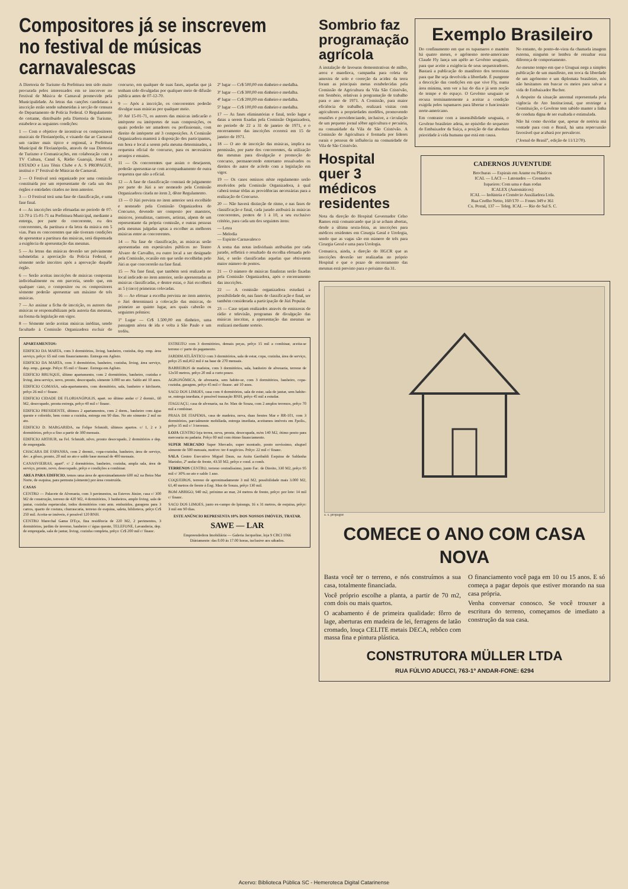Compositores já se inscrevem no festival de músicas carnavalescas
A Diretoria de Turismo da Prefeitura tem sido muito procurada pelos interessados em se inscrever no Festival de Música de Carnaval promovido pela Municipalidade. As letras das canções candidatas à inscrição estão sendo submetidas à secção de censura do Departamento de Polícia Federal. O Regulamento do certame, distribuído pela Diretoria de Turismo, estabelece as seguintes condições:
1 — Com o objetivo de incentivar os compositores musicais de Florianópolis, e visando dar ao Carnaval um caráter mais típico e regional, a Prefeitura Municipal de Florianópolis, através de sua Diretoria de Turismo e Comunicações, em colaboração com a TV Cultura, Canal 6, Rádio Guarujá, Jornal O ESTADO e Lira Tênis Clube e A. S PROPAGUE, instituí o 1º Festival de Músicas de Carnaval.
2 — O Festival será organizado por uma comissão constituída por um representante de cada um dos órgãos e entidades citados no item anterior.
3 — O Festival terá uma fase de classificação, e uma fase final.
4 — As inscrições serão efetuadas no período de 07-12-70 à 15-01-71 na Prefeitura Municipal, mediante a entrega, por parte do concorrente, ou dos concorrentes, da partitura e da letra da música em 5 vias. Para os concorrentes que não tiveram condições de apresentar a partitura das músicas, será dispensada a exigência de apresentação das mesmas.
5 — As letras das músicas deverão ser prèviamente submetidas a apreciação da Polícia Federal, e sòmente serão inscritos após a aprovação daquêle órgão.
6 — Serão aceitas inscrições de músicas compostas individualmente ou em parceria, sendo que, em qualquer caso, o compositor ou os compositores sòmente poderão apresentar um máximo de três músicas.
7 — Ao assinar a ficha de inscrição, os autores das músicas se responsabilizam pela autoria das mesmas, na forma da legislação em vigor.
8 — Sòmente serão aceitas músicas inéditas, sendo facultado à Comissão Organizadora excluir do concurso, em qualquer de suas fases, aquelas que já tenham sido divulgadas por qualquer meio de difusão pública antes de 07-12-70.
9 — Após a inscrição, os concorrentes poderão divulgar suas músicas por qualquer meio.
10 Até 15-01-71, os autores das músicas indicarão o intérprete ou intérpretes de suas composições, os quais poderão ser amadores ou profissionais, com direito de intérprete até 3 composições. A Comissão Organizadora manterá à disposição dos participantes, em hora e local a serem pela mesma determinados, a orquestra oficial do concurso, para os necessários arranjos e ensaios.
11 — Os concorrentes que assim o desejarem, poderão apresentar-se com acompanhamento de outra orquestra que não a oficial.
12 — A fase de classificação constará de julgamento por parte do Júri a ser nomeado pela Comissão Organizadora citada no item 2, dêste Regulamento.
13 — O Júri prevista no item anterior será escolhido e nomeado pela Comissão Organizadora do Concurso, devendo ser composto por maestros, músicos, jornalistas, cantores, artistas, alpem de um representante da própria comissão, e outras pessoas pela mesmas julgadas aptas a escolher as melhores músicas entre as concorrentes.
14 — Na fase de classificação, as músicas serão apresentadas em espetáculos públicos no Teatro Alvaro de Carvalho, ou outro local a ser designado pela Comissão, ocasião em que serão escolhidas pelo Júri as que concorrerão na fase final.
15 — Na fase final, que também será realizada no local indicado no item anterior, serão apresentadas as músicas classificadas, e dentre estas, o Júri escolherá as 5 (cinco) primeiras colocadas.
16 — Ao efetuar a escolha prevista no item anterior, o Júri determinará a colocação das músicas, do primeiro ao quinto lugar, aos quais caberão os seguintes prêmios:
1º Lugar — Cr$ 1.500,00 em dinheiro, uma passagem aérea de ida e volta à São Paulo e um troféu.
2º lugar — Cr$ 500,00 em dinheiro e medalha.
3º lugar — Cr$ 300,00 em dinheiro e medalha.
4º lugar — Cr$ 200,00 em dinheiro e medalha.
5º lugar — Cr$ 100,00 em dinheiro e medalha.
17 — As fases eliminatórias e final, terão lugar e datas a serem fixadas pela Comissão Organizadora, no período de 22 a 31 de janeiro de 1971, e o encerramento das inscrições ocorrerá em 15 de janeiro de 1971.
18 — O ato de inscrição das músicas, implica na permissão, por parte dos concorrentes, da utilização das mesmas para divulgação e promoção do concurso, permanecendo entretanto ressalvados os direitos do autor de acôrdo com a legislação em vigor.
19 — Os casos omissos nêste regulamento serão resolvidos pela Comissão Organizadora, à qual caberá tomar tôdas as providências necessárias para a realização do Concurso.
20 — Não haverá distinção de ritmo, e nas fases de classificação e final, cada jurado atribuirá às músicas concorrentes, pontos de 1 à 10, a seu exclusivo critério, para cada um dos seguintes itens:
— Letra
— Melodia
— Espírito Carnavalesco
A soma das notas individuais atribuidas por cada jurado, refletirá o resultado da escolha efetuada pelo Júri, e serão classificadas aquelas que obtiverem maior número de pontos.
21 — O número de músicas finalistas serão fixadas pela Comissão Organizadora, após o encerramento das inscrições.
22 — A comissão organizadora estudará a possibilidade de, nas fases de classificação e final, ser também considerada a participação de Júri Popular.
23 — Caso sejam realizados através de emissoras de rádio e televisão, programas de divulgação das músicas inscritas, a apresentação das mesmas se realizará mediante sorteio.
APARTAMENTOS:
EDIFICIO DA MARTA, com 3 dormitórios, living, banheiro, cozinha, dep. emp. área serviço, prêço: 65 mil com financiamento. Entrega em Agôsto.
EDIFICIO DA MARTA, com 3 dormitórios, banheiro, cozinha, living, área serviço, dep. emp., garage. Prêço: 85 mil c/ financ. Entrega em Agôsto.
EDIFICIO BRUSQUE, último apartamento, com 2 dormitórios, banheiro, cozinha e living, área serviço, novo, pronto, desocupado, sòmente 3.000 no ato. Saldo até 10 anos.
EDIFICIO COMASA, sala-apartamento, com dormitório, sala, banheiro e kitchnete, prêço 26 mil c/ financ.
EDIFICIO CIDADE DE FLORIANÓPOLIS, apart. no último andar c/ 2 dormit., 60 M2, desocupado, pronta entrega, prêço 40 mil c/ financ.
EDIFICIO PRESIDENTE, últimos 2 apartamentos, com 2 dorm., banheiro com água quente e colorido, bem como a cozinha, entrega em 90 dias. No ato sòmente 2 mil no ato.
EDIFICIO D. MARGARIDA, na Felipe Schmidt, últimos apartos. c/ 1, 2 e 3 dormitórios, prêço a fixo a partir de 380 mensais.
EDIFICIO ARTHUR, na Fel. Schmidt, nôvo, pronto desocupado, 2 dormitórios e dep. de empregada.
CHACARA DE ESPANHA, com 2 dormit., copa-cozinha, banheiro, área de serviço, dec. a gêsso, pronto, 20 mil no ato e saldo base mensal de 400 mensais.
CANASVIEIRAS, apartº. c/ 2 dormitórios, banheiro, cozinha, ampla sala, área de serviço, pronto, novo, desocupado, prêço e condições a combinar.
AREA PARA EDIFICIO, temos uma área de aproximadamente 600 m2 na Beira Mar Norte, de esquina, para permuta (sòmente) por área construída.
CASAS
CENTRO — Palacete de Alvenaria, com 3 pavimentos, na Esteves Júnior, casa c/ 300 M2 de construção, terreno de 420 M2, 4 dormitórios, 3 banheiros, amplo living, sala de jantar, cozinha espetacular, todos dormitórios com arm. embutidos, garagens para 3 carros, quarto de costura, churrascaria, terreno de esquina, saleta, biblioteca, prêço Cr$ 250 mil. Aceita-se imóveis, é possível 120 BNH.
CENTRO Marechal Gama D'Eça, fina residência de 220 M2, 2 pavimentos, 3 dormitórios, jardim de inverno, banheiro c/ água quente, TELEFONE, Lavanderia, dep. de empregada, sala de jantar, living, cozinha completa, prêço: Cr$ 200 mil c/ financ.
ESTREITO com 3 dormitórios, demais peças, prêço 15 mil a combinar, aceita-se terreno c/ parte do pagamento.
JARDIM ATLÂNTICO com 3 dormitórios, sala de estar, copa, cozinha, área de serviço, prêço 25 mil,#12 mil é na base de 270 mensais.
BARREIROS de madeira, com 3 dormitórios, sala, banheiro de alvenaria, terreno de 12x50 metros, prêço 20 mil a curto prazo.
AGRONÔMICA, de alvenaria, sem habite-se, com 3 dormitórios, banheiro, copa-cozinha, garagem, prêço 45 mil c/ financ. até 10 anos.
SACO DOS LIMOES, casa com 4 dormitórios, sala de estar, sala de jantar, sem habite-se, entrega imediata, é possível transação BNH, prêço 45 mil a estudar.
ITAGUAÇU, casa de alvenaria, na Av. Max de Souza, com 2 amplos terrenos, prêço 70 mil a combinar.
PRAIA DE ITAPEMA, casa de madeira, nova, duas frentes Mar e BR-101, com 3 dormitórios, parcialmente mobiliada, entrega imediata, aceitamos imóveis em Fpolis., prêço 35 mil c/ 3 terrenos.
LOJA CENTRO loja terrea, nova, pronta, desocupada, m/m 140 M2, ótimo ponto para mercearia ou padaria. Prêço 80 mil com ótimo financiamento.
SUPER MERCADO Super Mercado, super montado, ponto novíssimo, aluguel sòmente de 500 mensais, motivo: ter 4 negócios. Prêço: 22 mil c/ financ.
SALA Centro Executivo Miguel Daux, na Anita Garibaldi Esquina de Saldanha Marinho, 2º andar de frente, 43.50 M2, prêço e cond. a comb.
TERRENOS CENTRO, terreno centralíssimo, junto Fac. de Direito, 330 M2, prêço 95 mil c/ 30% no ato e saldo 1 ano.
COQUEIROS, terreno de aproximadamente 3 mil M2, possibilidade mais 3.000 M2, 61,40 metros de frente à Eng. Max de Souza, prêço 130 mil.
BOM ABRIGO, 940 m2, próximo ao mar, 24 metros de frente, prêço: por lote: 14 mil c/ financ.
SACO DOS LIMOES, junto ex-campo do Ipiranga, 16 x 31 metros, de esquina, prêço: 3 mil em 90 dias.
ESTE ANÚNCIO REPRESENTA 10% DOS NOSSOS IMÓVEIS, TRATAR.
SAWE — LAR
Empreendedora Imobiliária — Galeria Jacqueline, loja 9 CRCI 1066
Diàriamente: das 8.00 às 17.00 horas, inclusive aos sábados.
Sombrio faz programação agrícola
A instalação de lavouras demonstrativas de milho, arroz e mandioca, campanha para coleta de amostra de solo e correção da acidez da terra foram as principais metas estabelecidas pela Comissão de Agricultura da Vila São Cristóvão, em Sombrio, relativas à programação de trabalho para o ano de 1971. A Comissão, para maior eficiência de trabalho, realizará visitas com agricultores a propriedades modêlos, promovendo reuniões e providenciando, inclusive, a circulação de um pequeno jornal sôbre agricultura e pecuária, na comunidade da Vila de São Cristóvão. A Comissão de Agricultura é formada por líderes rurais e pessoas de influência na comunidade de Vila de São Cristóvão.
Hospital quer 3 médicos residentes
Nota da direção do Hospital Governador Celso Ramos está comunicando que já se acham abertas, desde a última sexta-feira, as inscrições para médicos residentes em Cirurgia Geral e Urologia, sendo que as vagas são em número de três para Cirurgia Geral e uma para Urologia.
Comunica, ainda, a direção do HGCR que as inscrições deverão ser realizadas no próprio Hospital e que o prazo de encerramento das mesmas está previsto para o próximo dia 31.
Exemplo Brasileiro
Do confinamento em que os tupamaros o mantém há quatro meses, o agrônomo norte-americano Claude Fly lança um apêlo ao Govêrno uruguaio, para que aceite a exigência de seus sequestradores. Bastará a publicação do manifesto dos terroristas para que lhe seja devolvida a liberdade. É pungente a descrição das condições em que vive Fly, numa área mínima, sem ver a luz do dia e já sem noção do tempo e do espaço. O Govêrno uruguaio se recusa terminantemente a aceitar a condição exigida pelos tupamaros para libertar o funcionário norte-americano.
Em contraste com a insensibilidade uruguaia, o Govêrno brasileiro adota, no episódio do sequestro do Embaixador da Suíça, a posição de dar absoluta prioridade à vida humana que está em causa.
No entanto, do ponto-de-vista da chamada imagem externa, ninguém se lembra de ressaltar essa diferença de comportamento.
Ao mesmo tempo em que o Uruguai nega a simples publicação de um manifesto, em troca da liberdade de um agrônomo e um diplomata brasileiro, nós não hesitamos em buscar os meios para salvar a vida do Embaixador Bucher.
A despeito da situação anormal representada pela vigência do Ato Institucional, que restringe a Constituição, o Govêrno tem sabido manter a linha de conduta digna de ser exaltada e estimulada.
Não há como duvidar que, apesar de notória má vontade para com o Brasil, há uma repercussão favorável que acabará por prevalecer.
("Jornal do Brasil", edição de 11/12/70).
CADERNOS JUVENTUDE
Brochuras — Espirais em Arame ou Plásticos
ICAL — LACI — Latonados — Cromados
Isqueiros: Com uma e duas rodas
ICALEX (Automáticos)
ICAL — Indústria e Comércio Auxiliadora Ltda.
Rua Coelho Netto, 160/170 — Fones 349 e 361
Cx. Postal, 137 — Teleg. ICAL — Rio do Sul S. C.
a. s. propague
COMECE O ANO COM CASA NOVA
Basta você ter o terreno, e nós construímos a sua casa, totalmente financiada.
Você próprio escolhe a planta, a partir de 70 m2, com dois ou mais quartos.
O acabamento é de primeira qualidade: fôrro de lage, aberturas em madeira de lei, ferragens de latão cromado, louça CELITE metais DECA, rebôco com massa fina e pintura plástica.
O financiamento você paga em 10 ou 15 anos. E só começa a pagar depois que estiver morando na sua casa própria.
Venha conversar conosco. Se você trouxer a escritura do terreno, começamos de imediato a construção da sua casa.
CONSTRUTORA MÜLLER LTDA
RUA FÚLVIO ADUCCI, 763-1º ANDAR-FONE: 6294
Acervo: Biblioteca Pública SC - Hemeroteca Digital Catarinense